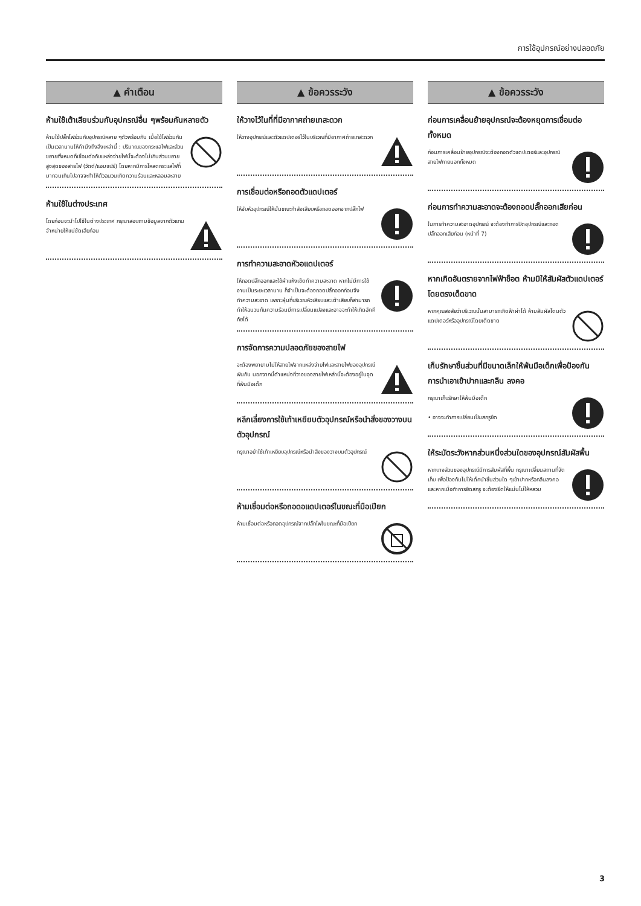การใช้อุปกรณ์อย่างปลอดภัย
▲ คำเตือน
ห้ามใช้เต้าเสียบร่วมกับอุปกรณ์อื่น ๆพร้อมกันหลายตัว
ห้ามใช้ปลั๊กไฟร่วมกับอุปกรณ์หลาย ๆตัวพร้อมกัน เมื่อใช้ไฟร่วมกันเป็นเวลานานให้คำนึงถึงสิ่งเหล่านี้ : ปริมาณของกระแสไฟและส่วนขยายทั้งหมดที่เชื่อมต่อกับแหล่งจ่ายไฟนี้จะต้องไม่เกินส่วนขยายสูงสุดของสายไฟ (วัตต์/แอมแปร์) โดยหากมีการโหลดกระแสไฟที่มากจนเกินไปอาจจะทำให้ตัวฉนวนเกิดความร้อนและหลอมละลาย
ห้ามใช้ในต่างประเทศ
โดยก่อนจะนำไปใช้ในต่างประเทศ กรุณาสอบถามข้อมูลจากตัวแทนจำหน่ายให้แน่ชัดเสียก่อน
▲ ข้อควรระวัง
ให้วางไว้ในที่ที่มีอากาศถ่ายเทสะดวก
ให้วางอุปกรณ์และตัวแดปเตอร์ไว้ในบริเวณที่มีอากาศถ่ายเทสะดวก
การเชื่อมต่อหรือถอดตัวแดปเตอร์
ให้จับหัวอุปกรณ์ให้มั่นขณะกำลังเสียบหรือถอดออกจากปลั๊กไฟ
การทำความสะอาดหัวอแดปเตอร์
ให้ถอดปลั๊กออกและใช้ผ้าแห้งเช็ดทำความสะอาด หากไม่มีการใช้งานเป็นระยะเวลานาน ก็จำเป็นจะต้องถอดปลั๊กออกก่อนจึงทำความสะอาด เพราะฝุ่นที่บริเวณหัวเสียบและเต้าเสียบก็สามารถทำให้ฉนวนกันความร้อนมีการเปลี่ยนแปลงและอาจจะทำให้เกิดอัคคีภัยได้
การจัดการความปลอดภัยของสายไฟ
จะต้องพยายามไม่ให้สายไฟจากแหล่งจ่ายไฟและสายไฟของอุปกรณ์พันกัน นอกจากนี้ตำแหน่งที่วางของสายไฟเหล่านี้จะต้องอยู่ในจุดที่พ้นมือเด็ก
หลีกเลี่ยงการใช้เท้าเหยียบตัวอุปกรณ์หรือนำสิ่งของวางบนตัวอุปกรณ์
กรุณาอย่าใช้เท้าเหยียบอุปกรณ์หรือนำสิ่งของวางบนตัวอุปกรณ์
ห้ามเชื่อมต่อหรือถอดอแดปเตอร์ในขณะที่มือเปียก
ห้ามเชื่อมต่อหรือถอดอุปกรณ์จากปลั๊กไฟในขณะที่มือเปียก
▲ ข้อควรระวัง
ก่อนการเคลื่อนย้ายอุปกรณ์จะต้องหยุดการเชื่อมต่อทั้งหมด
ก่อนการเคลื่อนย้ายอุปกรณ์จะต้องถอดตัวแดปเตอร์และอุปกรณ์สายไฟภายนอกทั้งหมด
ก่อนการทำความสะอาดจะต้องถอดปลั๊กออกเสียก่อน
ในการทำความสะอาดอุปกรณ์ จะต้องทำการปิดอุปกรณ์และถอดปลั๊กออกเสียก่อน (หน้าที่ 7)
หากเกิดอันตรายจากไฟฟ้าช็อต ห้ามมิให้สัมผัสตัวแดปเตอร์โดยตรงเด็ดขาด
หากคุณสงสัยว่าบริเวณนั้นสามารถเกิดฟ้าผ่าได้ ห้ามสัมผัสโดนตัวแดปเตอร์หรืออุปกรณ์โดยเด็ดขาด
เก็บรักษาชิ้นส่วนที่มีขนาดเล็กให้พ้นมือเด็กเพื่อป้องกันการนำเอาเข้าปากและกลืน ลงคอ
กรุณาเก็บรักษาให้พ้นมือเด็ก
• อาจจะทำการเปลี่ยนเป็นสกรูยึด
ให้ระมัดระวังหากส่วนหนึ่งส่วนใดของอุปกรณ์สัมผัสพื้น
หากบางส่วนของอุปกรณ์มีการสัมผัสที่พื้น กรุณาเปลี่ยนสถานที่จัดเก็บ เพื่อป้องกันไม่ให้เด็กนำชิ้นส่วนใด ๆเข้าปากหรือกลืนลงคอ และหากเมื่อทำการยึดสกรู จะต้องยึดให้แน่นไม่ให้หลวม
3